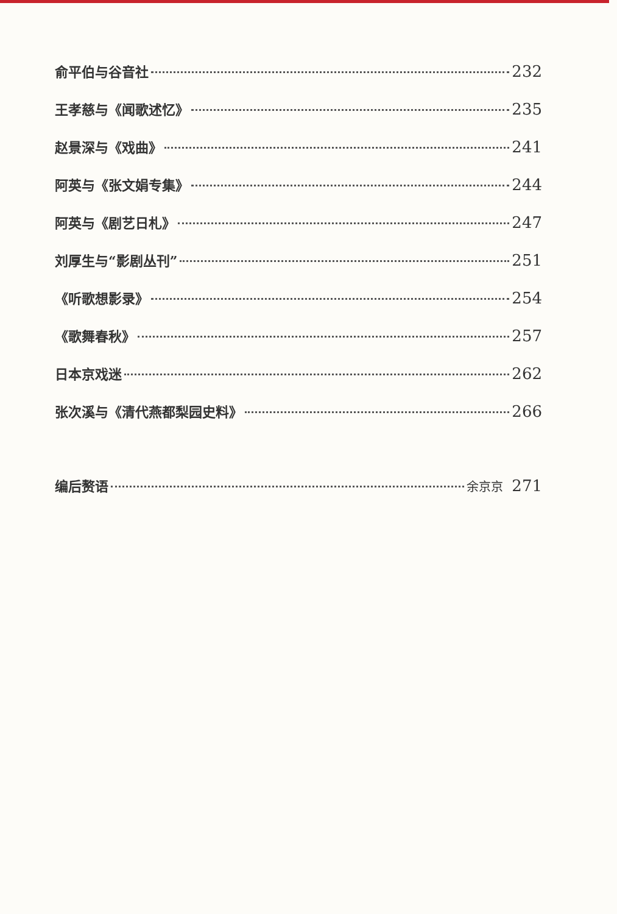俞平伯与谷音社 232
王孝慈与《闻歌述忆》 235
赵景深与《戏曲》 241
阿英与《张文娟专集》 244
阿英与《剧艺日札》 247
刘厚生与“影剧丛刊” 251
《听歌想影录》 254
《歌舞春秋》 257
日本京戏迷 262
张次溪与《清代燕都梨园史料》 266
编后赘语 余京京 271